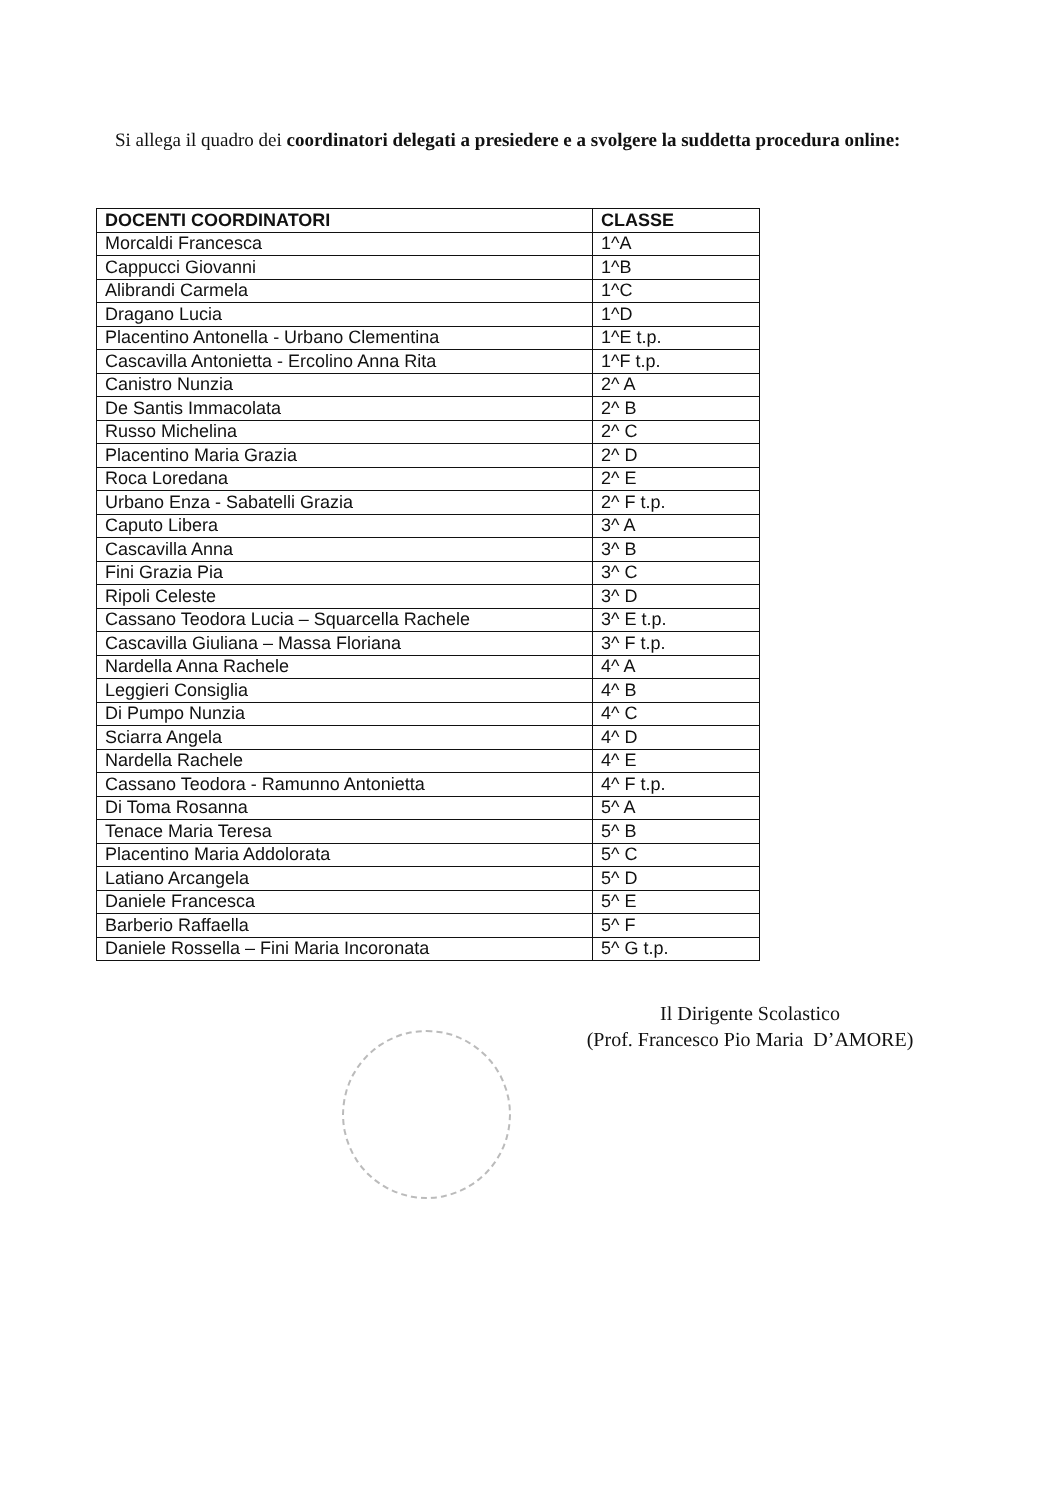Si allega il quadro dei coordinatori delegati a presiedere e a svolgere la suddetta procedura online:
| DOCENTI COORDINATORI | CLASSE |
| --- | --- |
| Morcaldi Francesca | 1^A |
| Cappucci Giovanni | 1^B |
| Alibrandi Carmela | 1^C |
| Dragano Lucia | 1^D |
| Placentino Antonella - Urbano Clementina | 1^E t.p. |
| Cascavilla Antonietta - Ercolino Anna Rita | 1^F t.p. |
| Canistro Nunzia | 2^ A |
| De Santis Immacolata | 2^ B |
| Russo Michelina | 2^ C |
| Placentino Maria Grazia | 2^ D |
| Roca Loredana | 2^ E |
| Urbano Enza - Sabatelli Grazia | 2^ F t.p. |
| Caputo Libera | 3^ A |
| Cascavilla Anna | 3^ B |
| Fini Grazia Pia | 3^ C |
| Ripoli Celeste | 3^ D |
| Cassano Teodora Lucia – Squarcella Rachele | 3^ E t.p. |
| Cascavilla Giuliana – Massa Floriana | 3^ F t.p. |
| Nardella Anna Rachele | 4^ A |
| Leggieri Consiglia | 4^ B |
| Di Pumpo Nunzia | 4^ C |
| Sciarra Angela | 4^ D |
| Nardella Rachele | 4^ E |
| Cassano Teodora - Ramunno Antonietta | 4^ F t.p. |
| Di Toma Rosanna | 5^ A |
| Tenace Maria Teresa | 5^ B |
| Placentino Maria Addolorata | 5^ C |
| Latiano Arcangela | 5^ D |
| Daniele Francesca | 5^ E |
| Barberio Raffaella | 5^ F |
| Daniele Rossella – Fini Maria Incoronata | 5^ G t.p. |
Il Dirigente Scolastico
(Prof. Francesco Pio Maria D’AMORE)